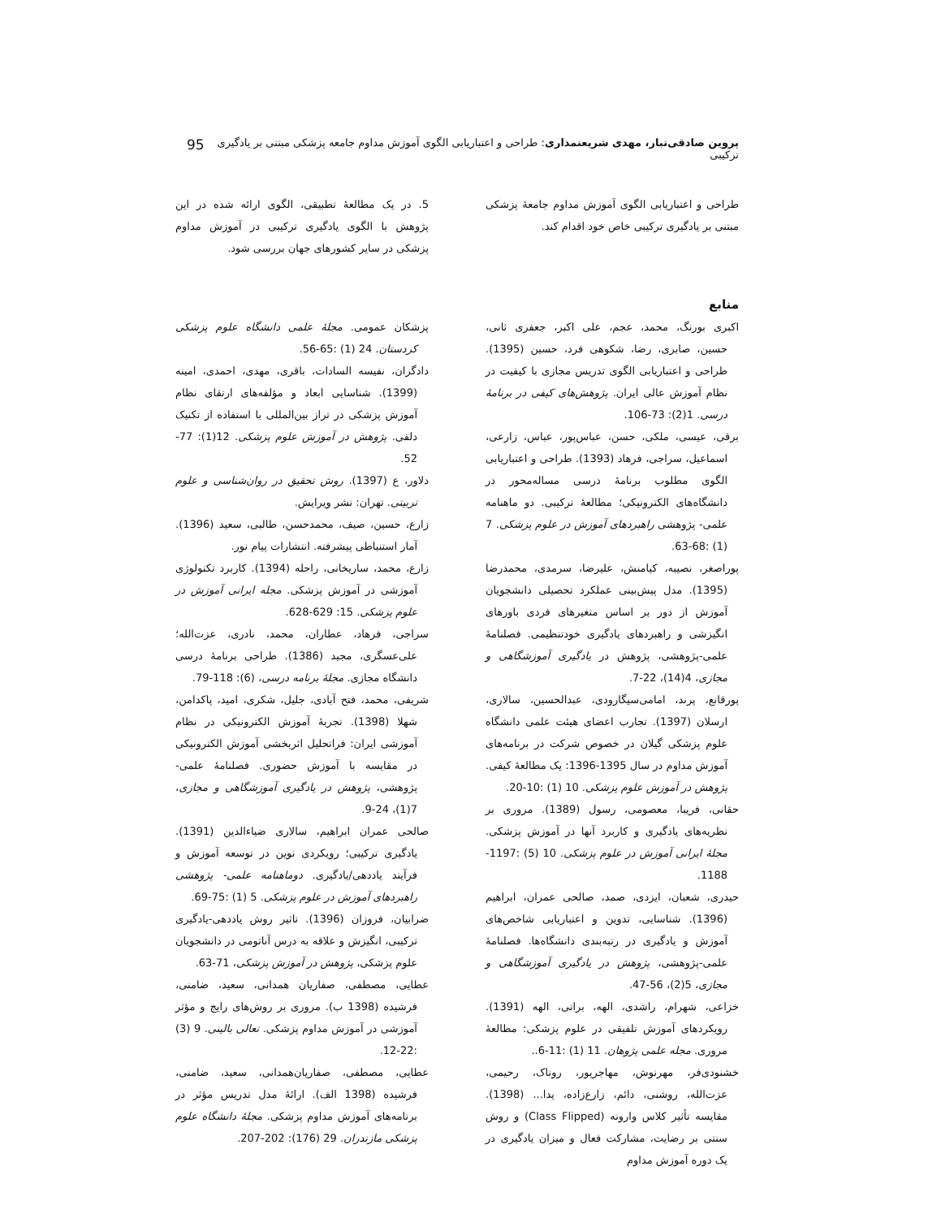پروین صادقی‌تبار، مهدی شریعتمداری: طراحی و اعتباریابی الگوی آموزش مداوم جامعه پزشکی مبتنی بر یادگیری ترکیبی 95
طراحی و اعتباریابی الگوی آموزش مداوم جامعهٔ پزشکی مبتنی بر یادگیری ترکیبی خاص خود اقدام کند.
منابع
اکبری بورنگ، محمد، عجم، علی اکبر، جعفری ثانی، حسین، صابری، رضا، شکوهی فرد، حسین (1395). طراحی و اعتباریابی الگوی تدریس مجازی با کیفیت در نظام آموزش عالی ایران. پژوهش‌های کیفی در برنامهٔ درسی. 1(2): 73-106.
برقی، عیسی، ملکی، حسن، عباس‌پور، عباس، زارعی، اسماعیل، سراجی، فرهاد (1393). طراحی و اعتباریابی الگوی مطلوب برنامهٔ درسی مساله‌محور در دانشگاه‌های الکترونیکی؛ مطالعهٔ ترکیبی. دو ماهنامه علمی- پژوهشی راهبردهای آموزش در علوم پزشکی. 7 (1) :68-63.
پوراصغر، نصیبه، کیامنش، علیرضا، سرمدی، محمدرضا (1395). مدل پیش‌بینی عملکرد تحصیلی دانشجویان آموزش از دور بر اساس متغیرهای فردی باورهای انگیزشی و راهبردهای یادگیری خودتنظیمی. فصلنامهٔ علمی-پژوهشی، پژوهش در یادگیری آموزشگاهی و مجازی، 4(14)، 22-7.
پورقانع، پرند، امامی‌سیگارودی، عبدالحسین، سالاری، ارسلان (1397). تجارب اعضای هیئت علمی دانشگاه علوم پزشکی گیلان در خصوص شرکت در برنامه‌های آموزش مداوم در سال 1395-1396: یک مطالعهٔ کیفی. پژوهش در آموزش علوم پزشکی. 10 (1) :10-20.
حقانی، فریبا، معصومی، رسول (1389). مروری بر نظریه‌های یادگیری و کاربرد آنها در آموزش پزشکی. مجلهٔ ایرانی آموزش در علوم پزشکی. 10 (5) :1197-1188.
حیدری، شعبان، ایزدی، صمد، صالحی عمران، ابراهیم (1396). شناسایی، تدوین و اعتباریابی شاخص‌های آموزش و یادگیری در رتبه‌بندی دانشگاه‌ها. فصلنامهٔ علمی-پژوهشی، پژوهش در یادگیری آموزشگاهی و مجازی، 5(2)، 56-47.
خزاعی، شهرام، راشدی، الهه، براتی، الهه (1391). رویکردهای آموزش تلفیقی در علوم پزشکی: مطالعهٔ مروری. مجله علمی پژوهان. 11 (1) :11-6..
خشنودی‌فر، مهرنوش، مهاجرپور، روناک، رحیمی، عزت‌الله، روشنی، دائم، زارع‌زاده، یدا... (1398). مقایسه تأثیر کلاس وارونه (Class Flipped) و روش سنتی بر رضایت، مشارکت فعال و میزان یادگیری در یک دوره آموزش مداوم
5. در یک مطالعهٔ تطبیقی، الگوی ارائه شده در این پژوهش با الگوی یادگیری ترکیبی در آموزش مداوم پزشکی در سایر کشورهای جهان بررسی شود.
پزشکان عمومی. مجلهٔ علمی دانشگاه علوم پزشکی کردستان. 24 (1) :65-56.
دادگران، نفیسه السادات، باقری، مهدی، احمدی، امینه (1399). شناسایی ابعاد و مؤلفه‌های ارتقای نظام آموزش پزشکی در تراز بین‌المللی با استفاده از تکنیک دلفی. پژوهش در آموزش علوم پزشکی. 12(1): 77-52.
دلاور، ع (1397). روش تحقیق در روان‌شناسی و علوم تربیتی. تهران: نشر ویرایش.
زارع، حسین، صیف، محمدحسن، طالبی، سعید (1396). آمار استنباطی پیشرفته. انتشارات پیام نور.
زارع، محمد، ساریخانی، راحله (1394). کاربرد تکنولوژی آموزشی در آموزش پزشکی. مجله ایرانی آموزش در علوم پزشکی. 15: 629-628.
سراجی، فرهاد، عطاران، محمد، نادری، عزت‌الله؛ علی‌عسگری، مجید (1386). طراحی برنامهٔ درسی دانشگاه مجازی. مجلهٔ برنامه درسی، (6): 118-79.
شریفی، محمد، فتح آبادی، جلیل، شکری، امید، پاکدامن، شهلا (1398). تجربهٔ آموزش الکترونیکی در نظام آموزشی ایران: فراتحلیل اثربخشی آموزش الکترونیکی در مقایسه با آموزش حضوری. فصلنامهٔ علمی-پژوهشی، پژوهش در یادگیری آموزشگاهی و مجازی، 7(1)، 24-9.
صالحی عمران ابراهیم، سالاری ضیاءالدین (1391). یادگیری ترکیبی؛ رویکردی نوین در توسعه آموزش و فرآیند یاددهی/یادگیری. دوماهنامه علمی- پژوهشی راهبردهای آموزش در علوم پزشکی. 5 (1) :75-69.
ضرابیان، فروزان (1396). تاثیر روش یاددهی-یادگیری ترکیبی، انگیزش و علاقه به درس آناتومی در دانشجویان علوم پزشکی، پژوهش در آموزش پزشکی، 71-63.
عطایی، مصطفی، صفاریان همدانی، سعید، ضامنی، فرشیده (1398 ب). مروری بر روش‌های رایج و مؤثر آموزشی در آموزش مداوم پزشکی. تعالی بالینی. 9 (3) :22-12.
عطایی، مصطفی، صفاریان‌همدانی، سعید، ضامنی، فرشیده (1398 الف). ارائهٔ مدل تدریس مؤثر در برنامه‌های آموزش مداوم پزشکی. مجلهٔ دانشگاه علوم پزشکی مازندران. 29 (176): 202-207.